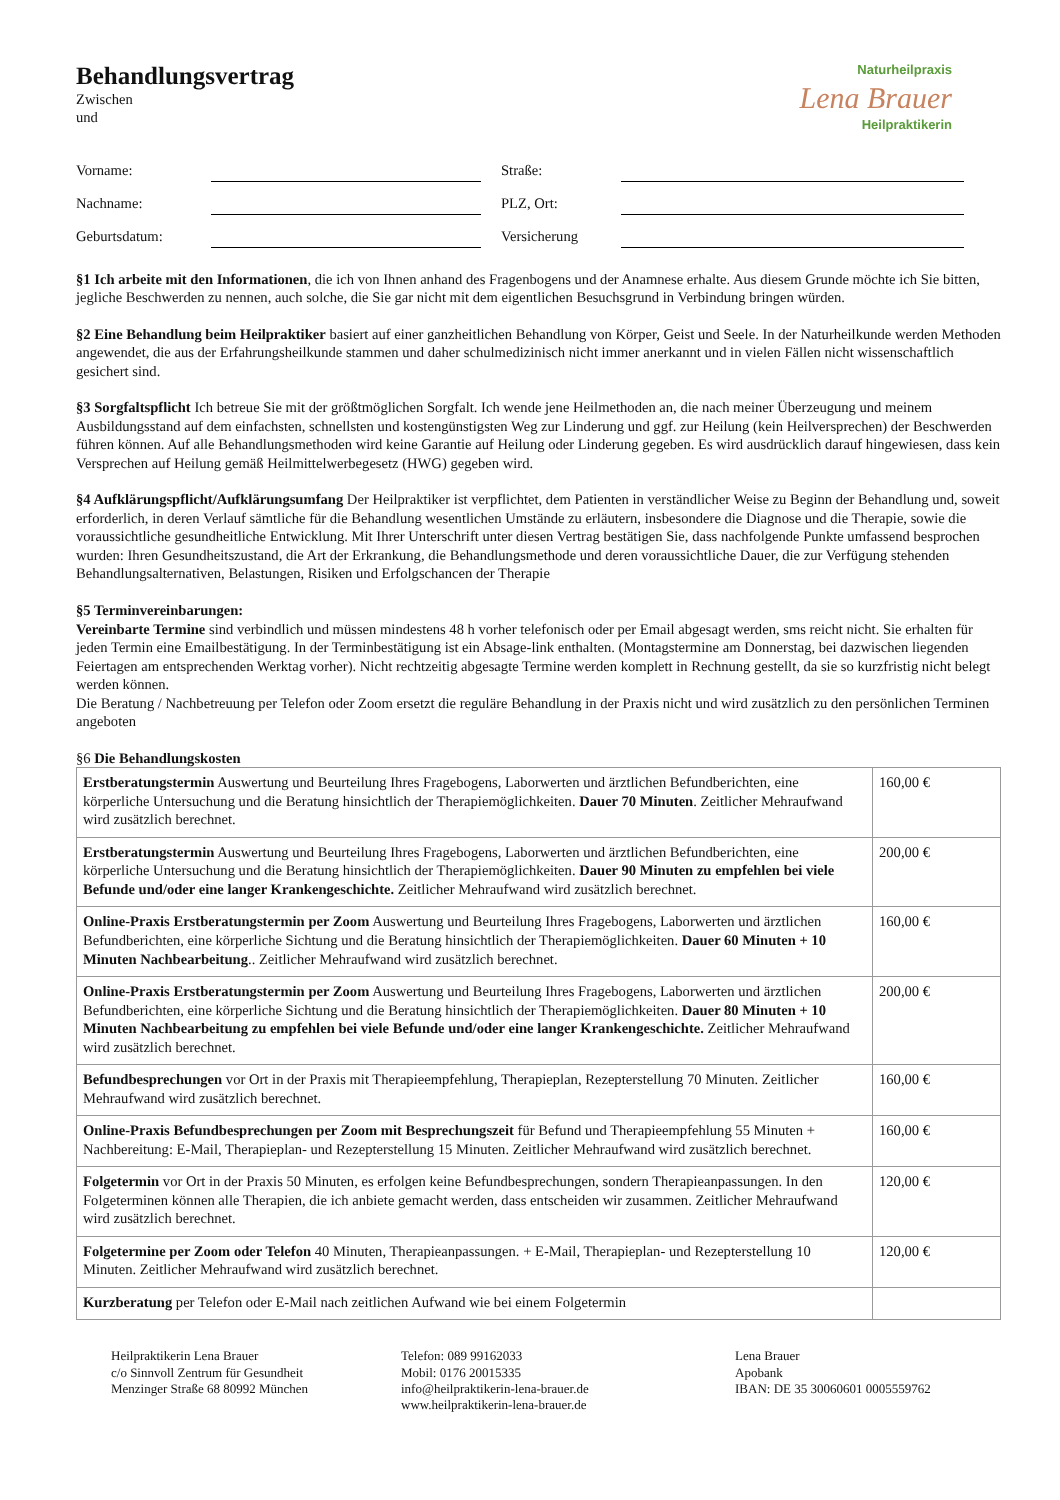Naturheilpraxis
Lena Brauer
Heilpraktikerin
Behandlungsvertrag
Zwischen
und
Vorname:
Straße:
Nachname:
PLZ, Ort:
Geburtsdatum:
Versicherung
§1 Ich arbeite mit den Informationen, die ich von Ihnen anhand des Fragenbogens und der Anamnese erhalte. Aus diesem Grunde möchte ich Sie bitten, jegliche Beschwerden zu nennen, auch solche, die Sie gar nicht mit dem eigentlichen Besuchsgrund in Verbindung bringen würden.
§2 Eine Behandlung beim Heilpraktiker basiert auf einer ganzheitlichen Behandlung von Körper, Geist und Seele. In der Naturheilkunde werden Methoden angewendet, die aus der Erfahrungsheilkunde stammen und daher schulmedizinisch nicht immer anerkannt und in vielen Fällen nicht wissenschaftlich gesichert sind.
§3 Sorgfaltspflicht Ich betreue Sie mit der größtmöglichen Sorgfalt. Ich wende jene Heilmethoden an, die nach meiner Überzeugung und meinem Ausbildungsstand auf dem einfachsten, schnellsten und kostengünstigsten Weg zur Linderung und ggf. zur Heilung (kein Heilversprechen) der Beschwerden führen können. Auf alle Behandlungsmethoden wird keine Garantie auf Heilung oder Linderung gegeben. Es wird ausdrücklich darauf hingewiesen, dass kein Versprechen auf Heilung gemäß Heilmittelwerbegesetz (HWG) gegeben wird.
§4 Aufklärungspflicht/Aufklärungsumfang Der Heilpraktiker ist verpflichtet, dem Patienten in verständlicher Weise zu Beginn der Behandlung und, soweit erforderlich, in deren Verlauf sämtliche für die Behandlung wesentlichen Umstände zu erläutern, insbesondere die Diagnose und die Therapie, sowie die voraussichtliche gesundheitliche Entwicklung. Mit Ihrer Unterschrift unter diesen Vertrag bestätigen Sie, dass nachfolgende Punkte umfassend besprochen wurden: Ihren Gesundheitszustand, die Art der Erkrankung, die Behandlungsmethode und deren voraussichtliche Dauer, die zur Verfügung stehenden Behandlungsalternativen, Belastungen, Risiken und Erfolgschancen der Therapie
§5 Terminvereinbarungen:
Vereinbarte Termine sind verbindlich und müssen mindestens 48 h vorher telefonisch oder per Email abgesagt werden, sms reicht nicht. Sie erhalten für jeden Termin eine Emailbestätigung. In der Terminbestätigung ist ein Absage-link enthalten. (Montagstermine am Donnerstag, bei dazwischen liegenden Feiertagen am entsprechenden Werktag vorher). Nicht rechtzeitig abgesagte Termine werden komplett in Rechnung gestellt, da sie so kurzfristig nicht belegt werden können.
Die Beratung / Nachbetreuung per Telefon oder Zoom ersetzt die reguläre Behandlung in der Praxis nicht und wird zusätzlich zu den persönlichen Terminen angeboten
§6 Die Behandlungskosten
| Erstberatungstermin Auswertung und Beurteilung Ihres Fragebogens, Laborwerten und ärztlichen Befundberichten, eine körperliche Untersuchung und die Beratung hinsichtlich der Therapiemöglichkeiten. Dauer 70 Minuten . Zeitlicher Mehraufwand wird zusätzlich berechnet. | 160,00 € |
| Erstberatungstermin Auswertung und Beurteilung Ihres Fragebogens, Laborwerten und ärztlichen Befundberichten, eine körperliche Untersuchung und die Beratung hinsichtlich der Therapiemöglichkeiten. Dauer 90 Minuten zu empfehlen bei viele Befunde und/oder eine langer Krankengeschichte. Zeitlicher Mehraufwand wird zusätzlich berechnet. | 200,00 € |
| Online-Praxis Erstberatungstermin per Zoom Auswertung und Beurteilung Ihres Fragebogens, Laborwerten und ärztlichen Befundberichten, eine körperliche Sichtung und die Beratung hinsichtlich der Therapiemöglichkeiten. Dauer 60 Minuten + 10 Minuten Nachbearbeitung .. Zeitlicher Mehraufwand wird zusätzlich berechnet. | 160,00 € |
| Online-Praxis Erstberatungstermin per Zoom Auswertung und Beurteilung Ihres Fragebogens, Laborwerten und ärztlichen Befundberichten, eine körperliche Sichtung und die Beratung hinsichtlich der Therapiemöglichkeiten. Dauer 80 Minuten + 10 Minuten Nachbearbeitung zu empfehlen bei viele Befunde und/oder eine langer Krankengeschichte. Zeitlicher Mehraufwand wird zusätzlich berechnet. | 200,00 € |
| Befundbesprechungen vor Ort in der Praxis mit Therapieempfehlung, Therapieplan, Rezepterstellung 70 Minuten. Zeitlicher Mehraufwand wird zusätzlich berechnet. | 160,00 € |
| Online-Praxis Befundbesprechungen per Zoom mit Besprechungszeit für Befund und Therapieempfehlung 55 Minuten + Nachbereitung: E-Mail, Therapieplan- und Rezepterstellung 15 Minuten. Zeitlicher Mehraufwand wird zusätzlich berechnet. | 160,00 € |
| Folgetermin vor Ort in der Praxis 50 Minuten, es erfolgen keine Befundbesprechungen, sondern Therapieanpassungen. In den Folgeterminen können alle Therapien, die ich anbiete gemacht werden, dass entscheiden wir zusammen. Zeitlicher Mehraufwand wird zusätzlich berechnet. | 120,00 € |
| Folgetermine per Zoom oder Telefon 40 Minuten, Therapieanpassungen. + E-Mail, Therapieplan- und Rezepterstellung 10 Minuten. Zeitlicher Mehraufwand wird zusätzlich berechnet. | 120,00 € |
| Kurzberatung per Telefon oder E-Mail nach zeitlichen Aufwand wie bei einem Folgetermin | |
Heilpraktikerin Lena Brauer
c/o Sinnvoll Zentrum für Gesundheit
Menzinger Straße 68 80992 München
Telefon: 089 99162033
Mobil: 0176 20015335
info@heilpraktikerin-lena-brauer.de
www.heilpraktikerin-lena-brauer.de
Lena Brauer
Apobank
IBAN: DE 35 30060601 0005559762